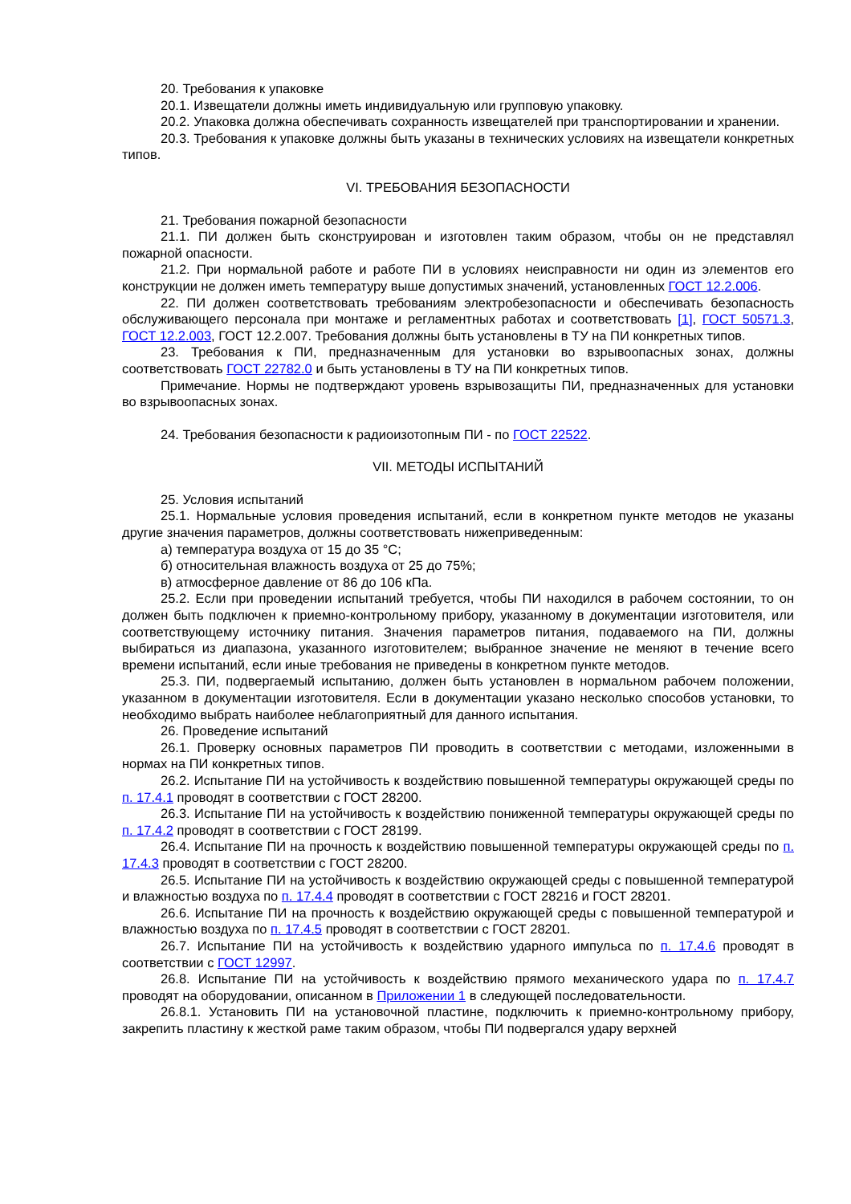20. Требования к упаковке
20.1. Извещатели должны иметь индивидуальную или групповую упаковку.
20.2. Упаковка должна обеспечивать сохранность извещателей при транспортировании и хранении.
20.3. Требования к упаковке должны быть указаны в технических условиях на извещатели конкретных типов.
VI. ТРЕБОВАНИЯ БЕЗОПАСНОСТИ
21. Требования пожарной безопасности
21.1. ПИ должен быть сконструирован и изготовлен таким образом, чтобы он не представлял пожарной опасности.
21.2. При нормальной работе и работе ПИ в условиях неисправности ни один из элементов его конструкции не должен иметь температуру выше допустимых значений, установленных ГОСТ 12.2.006.
22. ПИ должен соответствовать требованиям электробезопасности и обеспечивать безопасность обслуживающего персонала при монтаже и регламентных работах и соответствовать [1], ГОСТ 50571.3, ГОСТ 12.2.003, ГОСТ 12.2.007. Требования должны быть установлены в ТУ на ПИ конкретных типов.
23. Требования к ПИ, предназначенным для установки во взрывоопасных зонах, должны соответствовать ГОСТ 22782.0 и быть установлены в ТУ на ПИ конкретных типов.
Примечание. Нормы не подтверждают уровень взрывозащиты ПИ, предназначенных для установки во взрывоопасных зонах.
24. Требования безопасности к радиоизотопным ПИ - по ГОСТ 22522.
VII. МЕТОДЫ ИСПЫТАНИЙ
25. Условия испытаний
25.1. Нормальные условия проведения испытаний, если в конкретном пункте методов не указаны другие значения параметров, должны соответствовать нижеприведенным:
а) температура воздуха от 15 до 35 °C;
б) относительная влажность воздуха от 25 до 75%;
в) атмосферное давление от 86 до 106 кПа.
25.2. Если при проведении испытаний требуется, чтобы ПИ находился в рабочем состоянии, то он должен быть подключен к приемно-контрольному прибору, указанному в документации изготовителя, или соответствующему источнику питания. Значения параметров питания, подаваемого на ПИ, должны выбираться из диапазона, указанного изготовителем; выбранное значение не меняют в течение всего времени испытаний, если иные требования не приведены в конкретном пункте методов.
25.3. ПИ, подвергаемый испытанию, должен быть установлен в нормальном рабочем положении, указанном в документации изготовителя. Если в документации указано несколько способов установки, то необходимо выбрать наиболее неблагоприятный для данного испытания.
26. Проведение испытаний
26.1. Проверку основных параметров ПИ проводить в соответствии с методами, изложенными в нормах на ПИ конкретных типов.
26.2. Испытание ПИ на устойчивость к воздействию повышенной температуры окружающей среды по п. 17.4.1 проводят в соответствии с ГОСТ 28200.
26.3. Испытание ПИ на устойчивость к воздействию пониженной температуры окружающей среды по п. 17.4.2 проводят в соответствии с ГОСТ 28199.
26.4. Испытание ПИ на прочность к воздействию повышенной температуры окружающей среды по п. 17.4.3 проводят в соответствии с ГОСТ 28200.
26.5. Испытание ПИ на устойчивость к воздействию окружающей среды с повышенной температурой и влажностью воздуха по п. 17.4.4 проводят в соответствии с ГОСТ 28216 и ГОСТ 28201.
26.6. Испытание ПИ на прочность к воздействию окружающей среды с повышенной температурой и влажностью воздуха по п. 17.4.5 проводят в соответствии с ГОСТ 28201.
26.7. Испытание ПИ на устойчивость к воздействию ударного импульса по п. 17.4.6 проводят в соответствии с ГОСТ 12997.
26.8. Испытание ПИ на устойчивость к воздействию прямого механического удара по п. 17.4.7 проводят на оборудовании, описанном в Приложении 1 в следующей последовательности.
26.8.1. Установить ПИ на установочной пластине, подключить к приемно-контрольному прибору, закрепить пластину к жесткой раме таким образом, чтобы ПИ подвергался удару верхней